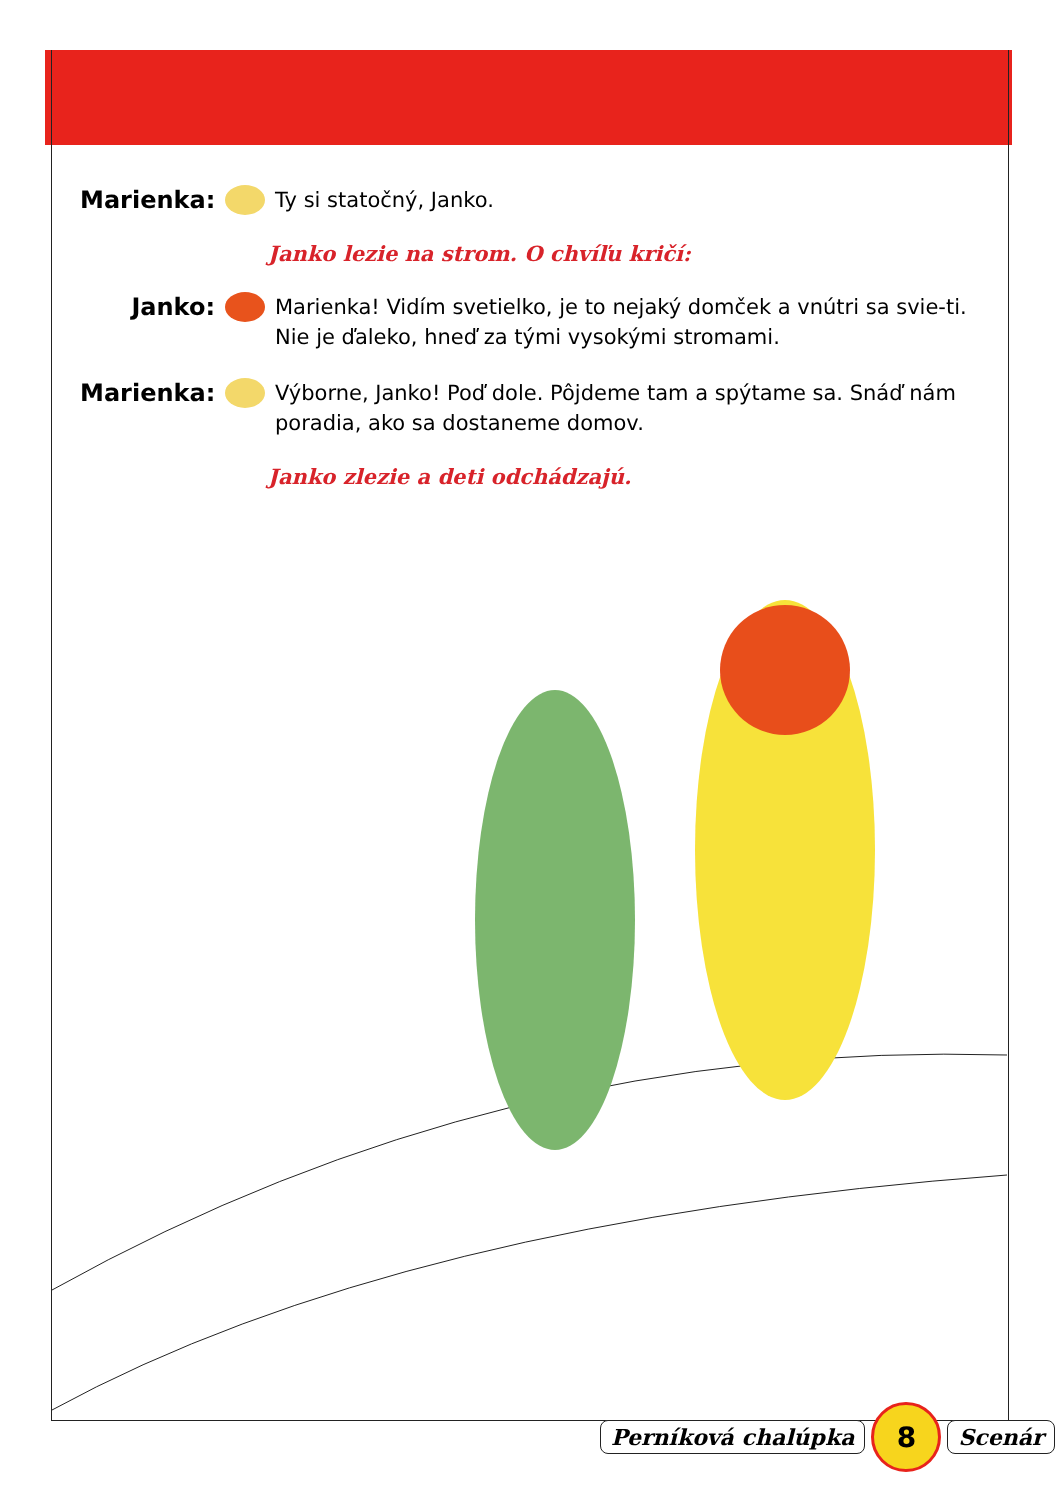Marienka: Ty si statočný, Janko.
Janko lezie na strom. O chvíľu kričí:
Janko: Marienka! Vidím svetielko, je to nejaký domček a vnútri sa svie-ti. Nie je ďaleko, hneď za tými vysokými stromami.
Marienka: Výborne, Janko! Poď dole. Pôjdeme tam a spýtame sa. Snáď nám poradia, ako sa dostaneme domov.
Janko zlezie a deti odchádzajú.
Perníková chalúpka 8 Scenár